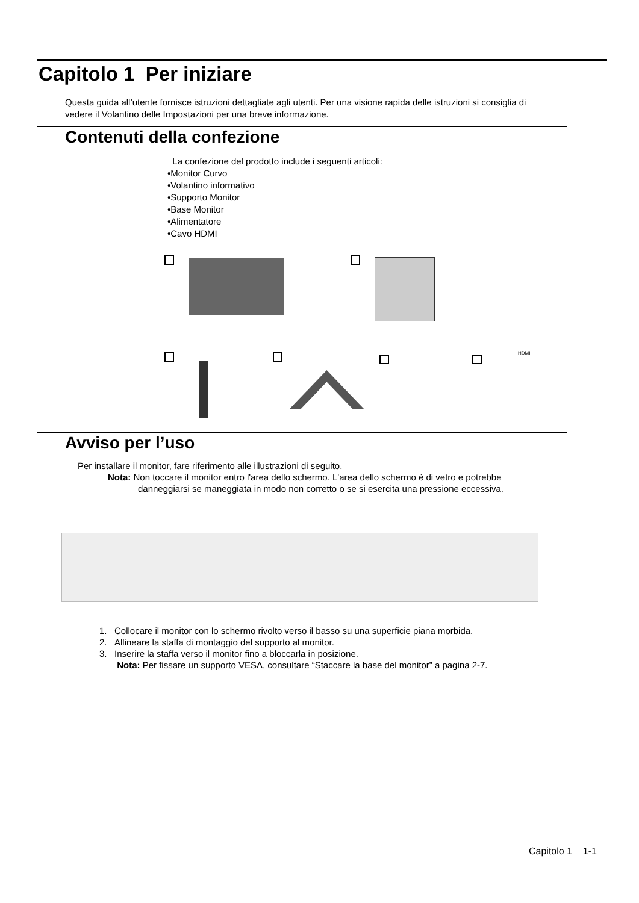Capitolo 1 Per iniziare
Questa guida all’utente fornisce istruzioni dettagliate agli utenti. Per una visione rapida delle istruzioni si consiglia di vedere il Volantino delle Impostazioni per una breve informazione.
Contenuti della confezione
La confezione del prodotto include i seguenti articoli:
•Monitor Curvo
•Volantino informativo
•Supporto Monitor
•Base Monitor
•Alimentatore
•Cavo HDMI
HDMI
Avviso per l’uso
Per installare il monitor, fare riferimento alle illustrazioni di seguito.
Nota: Non toccare il monitor entro l'area dello schermo. L'area dello schermo è di vetro e potrebbe
danneggiarsi se maneggiata in modo non corretto o se si esercita una pressione eccessiva.
1. Collocare il monitor con lo schermo rivolto verso il basso su una superficie piana morbida.
2. Allineare la staffa di montaggio del supporto al monitor.
3. Inserire la staffa verso il monitor fino a bloccarla in posizione.
Nota: Per fissare un supporto VESA, consultare “Staccare la base del monitor” a pagina 2-7.
Capitolo 1 1-1